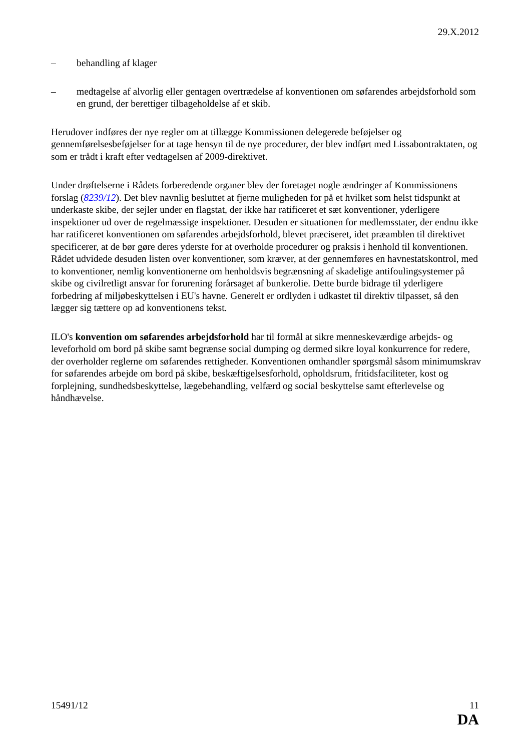29.X.2012
– behandling af klager
– medtagelse af alvorlig eller gentagen overtrædelse af konventionen om søfarendes arbejdsforhold som en grund, der berettiger tilbageholdelse af et skib.
Herudover indføres der nye regler om at tillægge Kommissionen delegerede beføjelser og gennemførelsesbeføjelser for at tage hensyn til de nye procedurer, der blev indført med Lissabontraktaten, og som er trådt i kraft efter vedtagelsen af 2009-direktivet.
Under drøftelserne i Rådets forberedende organer blev der foretaget nogle ændringer af Kommissionens forslag (8239/12). Det blev navnlig besluttet at fjerne muligheden for på et hvilket som helst tidspunkt at underkaste skibe, der sejler under en flagstat, der ikke har ratificeret et sæt konventioner, yderligere inspektioner ud over de regelmæssige inspektioner. Desuden er situationen for medlemsstater, der endnu ikke har ratificeret konventionen om søfarendes arbejdsforhold, blevet præciseret, idet præamblen til direktivet specificerer, at de bør gøre deres yderste for at overholde procedurer og praksis i henhold til konventionen. Rådet udvidede desuden listen over konventioner, som kræver, at der gennemføres en havnestatskontrol, med to konventioner, nemlig konventionerne om henholdsvis begrænsning af skadelige antifoulingsystemer på skibe og civilretligt ansvar for forurening forårsaget af bunkerolie. Dette burde bidrage til yderligere forbedring af miljøbeskyttelsen i EU's havne. Generelt er ordlyden i udkastet til direktiv tilpasset, så den lægger sig tættere op ad konventionens tekst.
ILO's konvention om søfarendes arbejdsforhold har til formål at sikre menneskeværdige arbejds- og leveforhold om bord på skibe samt begrænse social dumping og dermed sikre loyal konkurrence for redere, der overholder reglerne om søfarendes rettigheder. Konventionen omhandler spørgsmål såsom minimumskrav for søfarendes arbejde om bord på skibe, beskæftigelsesforhold, opholdsrum, fritidsfaciliteter, kost og forplejning, sundhedsbeskyttelse, lægebehandling, velfærd og social beskyttelse samt efterlevelse og håndhævelse.
15491/12 11
DA